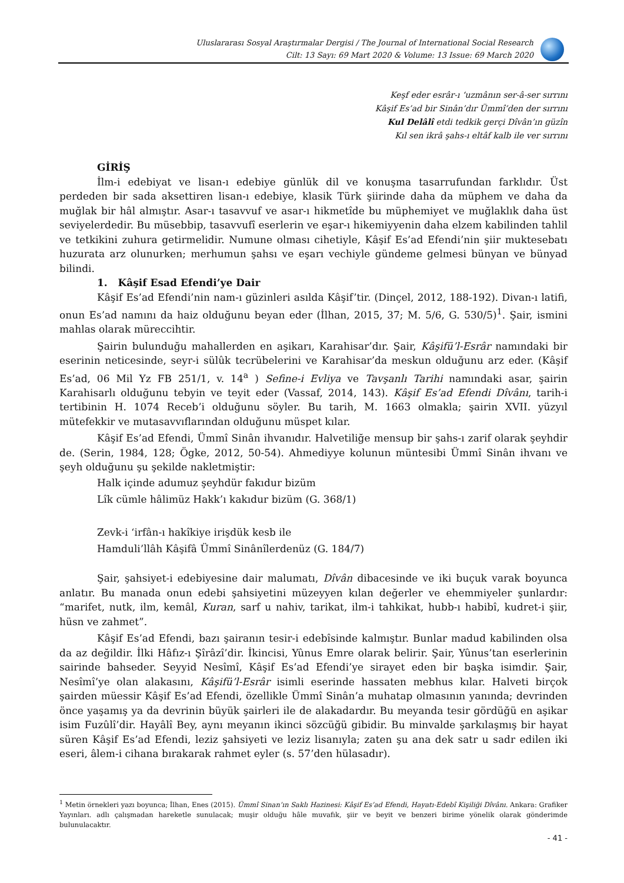Uluslararası Sosyal Araştırmalar Dergisi / The Journal of International Social Research
Cilt: 13 Sayı: 69 Mart 2020 & Volume: 13 Issue: 69 March 2020
Keşf eder esrâr-ı ‘uzmânın ser-â-ser sırrını
Kâşif Es’ad bir Sinân’dır Ümmî’den der sırrını
Kul Delâlî etdi tedkik gerçi Dîvân’ın güzîn
Kıl sen ikrâ şahs-ı eltâf kalb ile ver sırrını
GİRİŞ
İlm-i edebiyat ve lisan-ı edebiye günlük dil ve konuşma tasarrufundan farklıdır. Üst perdeden bir sada aksettiren lisan-ı edebiye, klasik Türk şiirinde daha da müphem ve daha da muğlak bir hâl almıştır. Asar-ı tasavvuf ve asar-ı hikmetîde bu müphemiyet ve muğlaklık daha üst seviyelerdedir. Bu müsebbip, tasavvufî eserlerin ve eşar-ı hikemiyyenin daha elzem kabilinden tahlil ve tetkikini zuhura getirmelidir. Numune olması cihetiyle, Kâşif Es’ad Efendi’nin şiir muktesebatı huzurata arz olunurken; merhumun şahsı ve eşarı vechiyle gündeme gelmesi bünyan ve bünyad bilindi.
1. Kâşif Esad Efendi’ye Dair
Kâşif Es’ad Efendi’nin nam-ı güzinleri asılda Kâşif’tir. (Dinçel, 2012, 188-192). Divan-ı latifi, onun Es’ad namını da haiz olduğunu beyan eder (İlhan, 2015, 37; M. 5/6, G. 530/5)<sup>1</sup>. Şair, ismini mahlas olarak müreccihtir.
Şairin bulunduğu mahallerden en aşikarı, Karahisar’dır. Şair, Kâşifü’l-Esrâr namındaki bir eserinin neticesinde, seyr-i sülûk tecrübelerini ve Karahisar’da meskun olduğunu arz eder. (Kâşif Es’ad, 06 Mil Yz FB 251/1, v. 14<sup>a</sup> ) Sefine-i Evliya ve Tavşanlı Tarihi namındaki asar, şairin Karahisarlı olduğunu tebyin ve teyit eder (Vassaf, 2014, 143). Kâşif Es’ad Efendi Dîvânı, tarih-i tertibinin H. 1074 Receb’i olduğunu söyler. Bu tarih, M. 1663 olmakla; şairin XVII. yüzyıl mütefekkir ve mutasavvıflarından olduğunu müspet kılar.
Kâşif Es’ad Efendi, Ümmî Sinân ihvanıdır. Halvetiliğe mensup bir şahs-ı zarif olarak şeyhdir de. (Serin, 1984, 128; Ögke, 2012, 50-54). Ahmediyye kolunun müntesibi Ümmî Sinân ihvanı ve şeyh olduğunu şu şekilde nakletmiştir:
Halk içinde adumuz şeyhdür fakıdur bizüm
Lîk cümle hâlimüz Hakk’ı kakıdur bizüm (G. 368/1)
Zevk-i ‘irfân-ı hakîkiye irişdük kesb ile
Hamduli’llâh Kâşifâ Ümmî Sinânîlerdenüz (G. 184/7)
Şair, şahsiyet-i edebiyesine dair malumatı, Dîvân dibacesinde ve iki buçuk varak boyunca anlatır. Bu manada onun edebi şahsiyetini müzeyyen kılan değerler ve ehemmiyeler şunlardır: “marifet, nutk, ilm, kemâl, Kuran, sarf u nahiv, tarikat, ilm-i tahkikat, hubb-ı habibî, kudret-i şiir, hüsn ve zahmet”.
Kâşif Es’ad Efendi, bazı şairanın tesir-i edebîsinde kalmıştır. Bunlar madud kabilinden olsa da az değildir. İlki Hâfız-ı Şîrâzî’dir. İkincisi, Yûnus Emre olarak belirir. Şair, Yûnus’tan eserlerinin sairinde bahseder. Seyyid Nesîmî, Kâşif Es’ad Efendi’ye sirayet eden bir başka isimdir. Şair, Nesîmî’ye olan alakasını, Kâşifü’l-Esrâr isimli eserinde hassaten mebhus kılar. Halveti birçok şairden müessir Kâşif Es’ad Efendi, özellikle Ümmî Sinân’a muhatap olmasının yanında; devrinden önce yaşamış ya da devrinin büyük şairleri ile de alakadardır. Bu meyanda tesir gördüğü en aşikar isim Fuzûlî’dir. Hayâlî Bey, aynı meyanın ikinci sözcüğü gibidir. Bu minvalde şarkılaşmış bir hayat süren Kâşif Es’ad Efendi, leziz şahsiyeti ve leziz lisanıyla; zaten şu ana dek satr u sadr edilen iki eseri, âlem-i cihana bırakarak rahmet eyler (s. 57’den hülasadır).
<sup>1</sup> Metin örnekleri yazı boyunca; İlhan, Enes (2015). Ümmî Sinan’ın Saklı Hazinesi: Kâşif Es’ad Efendi, Hayatı-Edebî Kişiliği Dîvânı. Ankara: Grafiker Yayınları. adlı çalışmadan hareketle sunulacak; muşir olduğu hâle muvafık, şiir ve beyit ve benzeri birime yönelik olarak gönderimde bulunulacaktır.
- 41 -